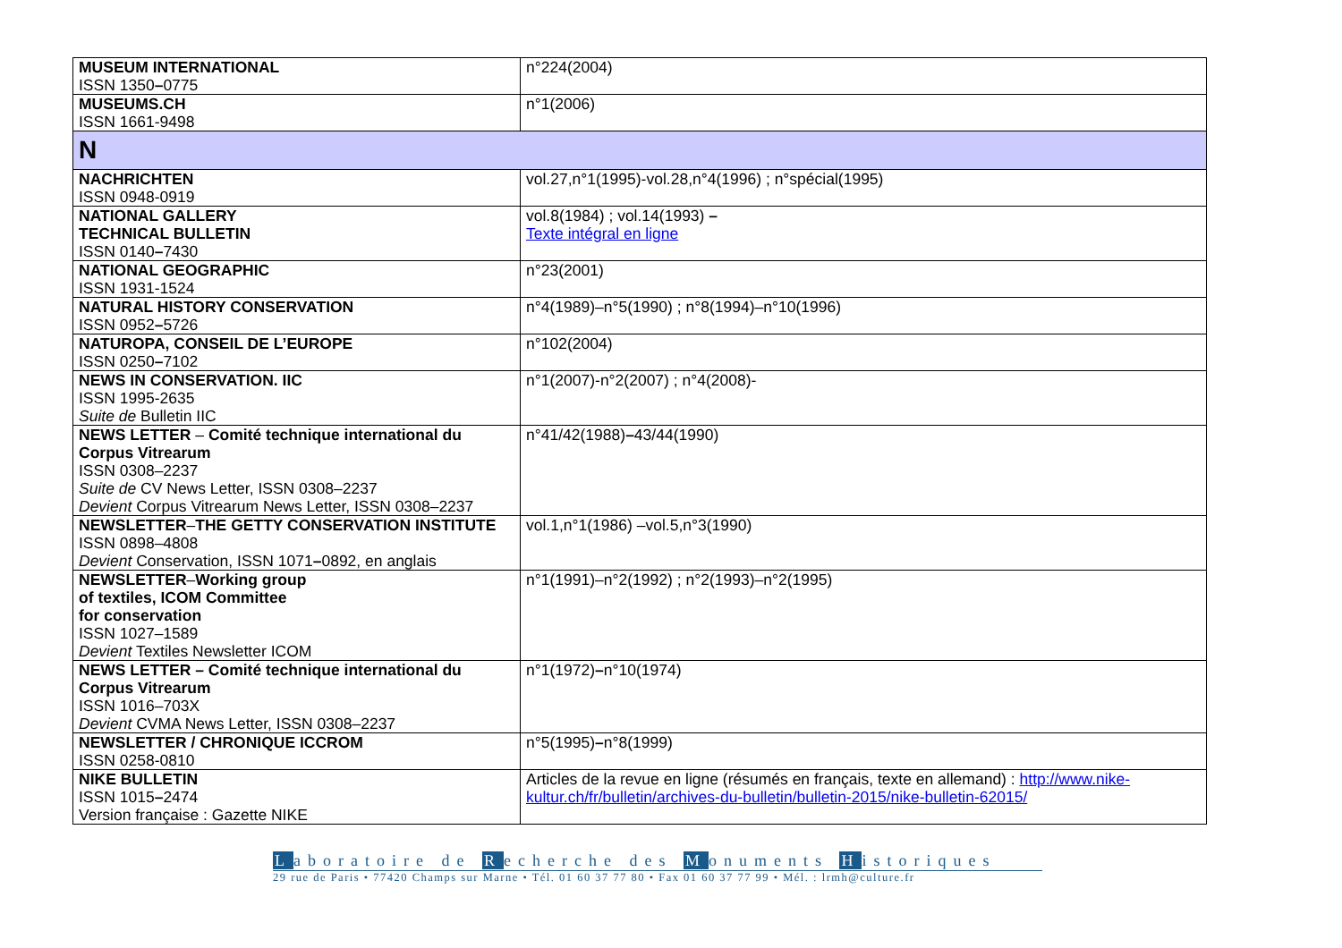| MUSEUM INTERNATIONAL ISSN 1350 – 0775 | n°224(2004) |
| MUSEUMS.CH ISSN 1661-9498 | n°1(2006) |
| N | |
| NACHRICHTEN ISSN 0948-0919 | vol.27,n°1(1995)-vol.28,n°4(1996) ; n°spécial(1995) |
| NATIONAL GALLERY TECHNICAL BULLETIN ISSN 0140 – 7430 | vol.8(1984) ; vol.14(1993) – Texte intégral en ligne |
| NATIONAL GEOGRAPHIC ISSN 1931-1524 | n°23(2001) |
| NATURAL HISTORY CONSERVATION ISSN 0952 – 5726 | n°4(1989)–n°5(1990) ; n°8(1994)–n°10(1996) |
| NATUROPA, CONSEIL DE L’EUROPE ISSN 0250 – 7102 | n°102(2004) |
| NEWS IN CONSERVATION. IIC ISSN 1995-2635 Suite de Bulletin IIC | n°1(2007)-n°2(2007) ; n°4(2008)- |
| NEWS LETTER – Comité technique international du Corpus Vitrearum ISSN 0308–2237 Suite de CV News Letter, ISSN 0308–2237 Devient Corpus Vitrearum News Letter, ISSN 0308–2237 | n°41/42(1988) – 43/44(1990) |
| NEWSLETTER – THE GETTY CONSERVATION INSTITUTE ISSN 0898–4808 Devient Conservation, ISSN 1071 – 0892, en anglais | vol.1,n°1(1986) –vol.5,n°3(1990) |
| NEWSLETTER – Working group of textiles, ICOM Committee for conservation ISSN 1027–1589 Devient Textiles Newsletter ICOM | n°1(1991)–n°2(1992) ; n°2(1993)–n°2(1995) |
| NEWS LETTER – Comité technique international du Corpus Vitrearum ISSN 1016–703X Devient CVMA News Letter, ISSN 0308–2237 | n°1(1972) – n°10(1974) |
| NEWSLETTER / CHRONIQUE ICCROM ISSN 0258-0810 | n°5(1995) – n°8(1999) |
| NIKE BULLETIN ISSN 1015 – 2474 Version française : Gazette NIKE | Articles de la revue en ligne (résumés en français, texte en allemand) : http://www.nike-kultur.ch/fr/bulletin/archives-du-bulletin/bulletin-2015/nike-bulletin-62015/ |
Laboratoire de Recherche des Monuments Historiques
29 rue de Paris • 77420 Champs sur Marne • Tél. 01 60 37 77 80 • Fax 01 60 37 77 99 • Mél. : lrmh@culture.fr